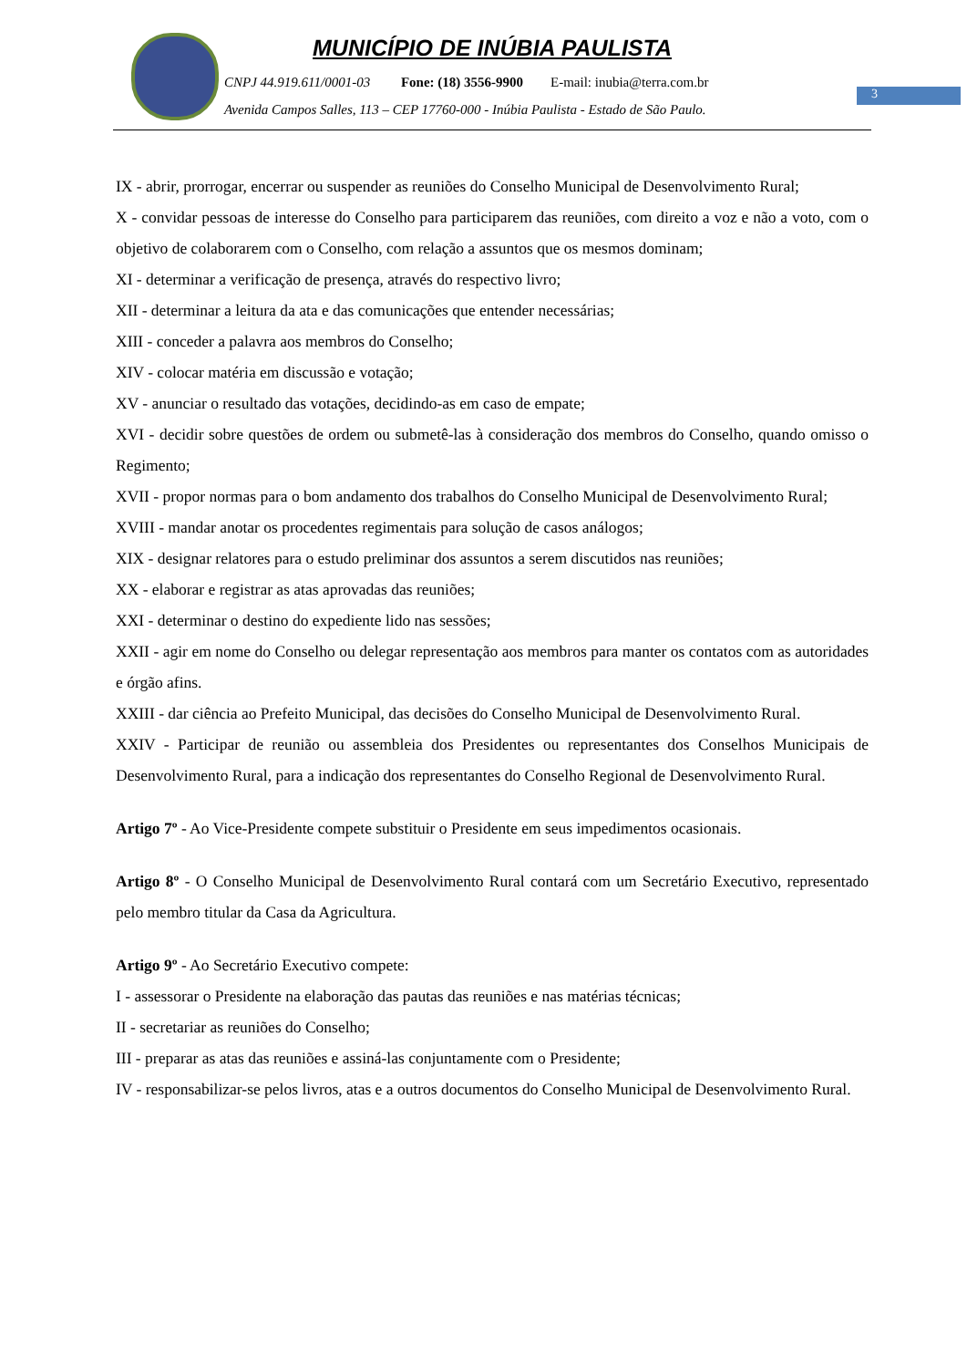MUNICÍPIO DE INÚBIA PAULISTA
CNPJ 44.919.611/0001-03 Fone: (18) 3556-9900 E-mail: inubia@terra.com.br
Avenida Campos Salles, 113 – CEP 17760-000 - Inúbia Paulista - Estado de São Paulo.
3
IX - abrir, prorrogar, encerrar ou suspender as reuniões do Conselho Municipal de Desenvolvimento Rural;
X - convidar pessoas de interesse do Conselho para participarem das reuniões, com direito a voz e não a voto, com o objetivo de colaborarem com o Conselho, com relação a assuntos que os mesmos dominam;
XI - determinar a verificação de presença, através do respectivo livro;
XII - determinar a leitura da ata e das comunicações que entender necessárias;
XIII - conceder a palavra aos membros do Conselho;
XIV - colocar matéria em discussão e votação;
XV - anunciar o resultado das votações, decidindo-as em caso de empate;
XVI - decidir sobre questões de ordem ou submetê-las à consideração dos membros do Conselho, quando omisso o Regimento;
XVII - propor normas para o bom andamento dos trabalhos do Conselho Municipal de Desenvolvimento Rural;
XVIII - mandar anotar os procedentes regimentais para solução de casos análogos;
XIX - designar relatores para o estudo preliminar dos assuntos a serem discutidos nas reuniões;
XX - elaborar e registrar as atas aprovadas das reuniões;
XXI - determinar o destino do expediente lido nas sessões;
XXII - agir em nome do Conselho ou delegar representação aos membros para manter os contatos com as autoridades e órgão afins.
XXIII - dar ciência ao Prefeito Municipal, das decisões do Conselho Municipal de Desenvolvimento Rural.
XXIV - Participar de reunião ou assembleia dos Presidentes ou representantes dos Conselhos Municipais de Desenvolvimento Rural, para a indicação dos representantes do Conselho Regional de Desenvolvimento Rural.
Artigo 7º - Ao Vice-Presidente compete substituir o Presidente em seus impedimentos ocasionais.
Artigo 8º - O Conselho Municipal de Desenvolvimento Rural contará com um Secretário Executivo, representado pelo membro titular da Casa da Agricultura.
Artigo 9º - Ao Secretário Executivo compete:
I - assessorar o Presidente na elaboração das pautas das reuniões e nas matérias técnicas;
II - secretariar as reuniões do Conselho;
III - preparar as atas das reuniões e assiná-las conjuntamente com o Presidente;
IV - responsabilizar-se pelos livros, atas e a outros documentos do Conselho Municipal de Desenvolvimento Rural.